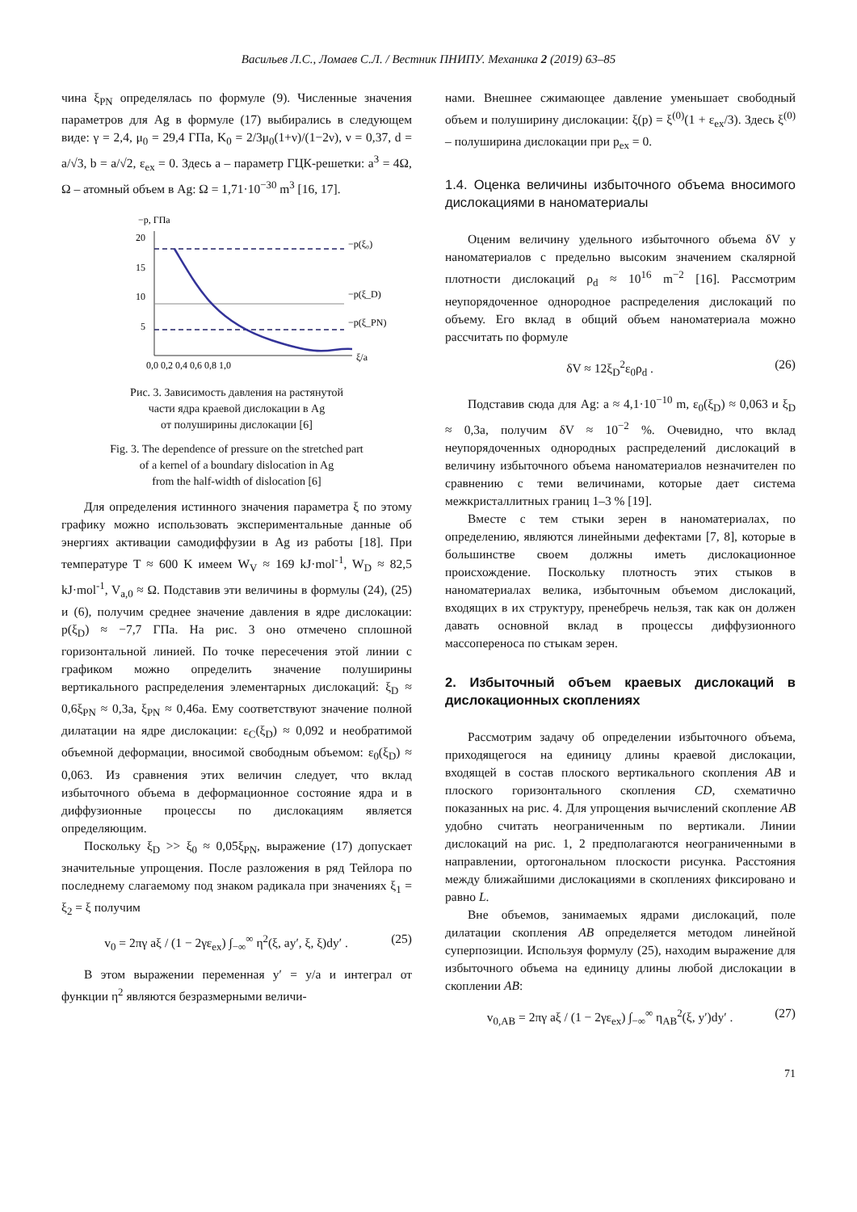Васильев Л.С., Ломаев С.Л. / Вестник ПНИПУ. Механика 2 (2019) 63–85
чина ξ<sub>PN</sub> определялась по формуле (9). Численные значения параметров для Ag в формуле (17) выбирались в следующем виде: γ = 2,4, μ<sub>0</sub> = 29,4 ГПа, K<sub>0</sub> = 2/3μ<sub>0</sub>(1+ν)/(1−2ν), ν = 0,37, d = a/√3, b = a/√2, ε<sub>ex</sub> = 0. Здесь a – параметр ГЦК-решетки: a<sup>3</sup> = 4Ω, Ω – атомный объем в Ag: Ω = 1,71·10<sup>−30</sup> m<sup>3</sup> [16, 17].
−p, ГПа
20
15
10
5
0,0 0,2 0,4 0,6 0,8 1,0
ξ/a
−p(ξ₀)
−p(ξ_D)
−p(ξ_PN)
Рис. 3. Зависимость давления на растянутой
части ядра краевой дислокации в Ag
от полуширины дислокации [6]
Fig. 3. The dependence of pressure on the stretched part
of a kernel of a boundary dislocation in Ag
from the half-width of dislocation [6]
Для определения истинного значения параметра ξ по этому графику можно использовать экспериментальные данные об энергиях активации самодиффузии в Ag из работы [18]. При температуре T ≈ 600 K имеем W<sub>V</sub> ≈ 169 kJ·mol<sup>-1</sup>, W<sub>D</sub> ≈ 82,5 kJ·mol<sup>-1</sup>, V<sub>a,0</sub> ≈ Ω. Подставив эти величины в формулы (24), (25) и (6), получим среднее значение давления в ядре дислокации: p(ξ<sub>D</sub>) ≈ −7,7 ГПа. На рис. 3 оно отмечено сплошной горизонтальной линией. По точке пересечения этой линии с графиком можно определить значение полуширины вертикального распределения элементарных дислокаций: ξ<sub>D</sub> ≈ 0,6ξ<sub>PN</sub> ≈ 0,3a, ξ<sub>PN</sub> ≈ 0,46a. Ему соответствуют значение полной дилатации на ядре дислокации: ε<sub>C</sub>(ξ<sub>D</sub>) ≈ 0,092 и необратимой объемной деформации, вносимой свободным объемом: ε<sub>0</sub>(ξ<sub>D</sub>) ≈ 0,063. Из сравнения этих величин следует, что вклад избыточного объема в деформационное состояние ядра и в диффузионные процессы по дислокациям является определяющим.
Поскольку ξ<sub>D</sub> >> ξ<sub>0</sub> ≈ 0,05ξ<sub>PN</sub>, выражение (17) допускает значительные упрощения. После разложения в ряд Тейлора по последнему слагаемому под знаком радикала при значениях ξ<sub>1</sub> = ξ<sub>2</sub> = ξ получим
v<sub>0</sub> = 2πγ aξ / (1 − 2γε<sub>ex</sub>) ∫<sub>−∞</sub><sup>∞</sup> η<sup>2</sup>(ξ, ay′, ξ, ξ)dy′ . (25)
В этом выражении переменная y′ = y/a и интеграл от функции η<sup>2</sup> являются безразмерными величи-
нами. Внешнее сжимающее давление уменьшает свободный объем и полуширину дислокации: ξ(p) = ξ<sup>(0)</sup>(1 + ε<sub>ex</sub>/3). Здесь ξ<sup>(0)</sup> – полуширина дислокации при p<sub>ex</sub> = 0.
1.4. Оценка величины избыточного объема вносимого дислокациями в наноматериалы
Оценим величину удельного избыточного объема δV у наноматериалов с предельно высоким значением скалярной плотности дислокаций ρ<sub>d</sub> ≈ 10<sup>16</sup> m<sup>−2</sup> [16]. Рассмотрим неупорядоченное однородное распределения дислокаций по объему. Его вклад в общий объем наноматериала можно рассчитать по формуле
δV ≈ 12ξ<sub>D</sub><sup>2</sup>ε<sub>0</sub>ρ<sub>d</sub> . (26)
Подставив сюда для Ag: a ≈ 4,1·10<sup>−10</sup> m, ε<sub>0</sub>(ξ<sub>D</sub>) ≈ 0,063 и ξ<sub>D</sub> ≈ 0,3a, получим δV ≈ 10<sup>−2</sup> %. Очевидно, что вклад неупорядоченных однородных распределений дислокаций в величину избыточного объема наноматериалов незначителен по сравнению с теми величинами, которые дает система межкристаллитных границ 1–3 % [19].
Вместе с тем стыки зерен в наноматериалах, по определению, являются линейными дефектами [7, 8], которые в большинстве своем должны иметь дислокационное происхождение. Поскольку плотность этих стыков в наноматериалах велика, избыточным объемом дислокаций, входящих в их структуру, пренебречь нельзя, так как он должен давать основной вклад в процессы диффузионного массопереноса по стыкам зерен.
2. Избыточный объем краевых дислокаций в дислокационных скоплениях
Рассмотрим задачу об определении избыточного объема, приходящегося на единицу длины краевой дислокации, входящей в состав плоского вертикального скопления AB и плоского горизонтального скопления CD, схематично показанных на рис. 4. Для упрощения вычислений скопление AB удобно считать неограниченным по вертикали. Линии дислокаций на рис. 1, 2 предполагаются неограниченными в направлении, ортогональном плоскости рисунка. Расстояния между ближайшими дислокациями в скоплениях фиксировано и равно L.
Вне объемов, занимаемых ядрами дислокаций, поле дилатации скопления AB определяется методом линейной суперпозиции. Используя формулу (25), находим выражение для избыточного объема на единицу длины любой дислокации в скоплении AB:
v<sub>0,AB</sub> = 2πγ aξ / (1 − 2γε<sub>ex</sub>) ∫<sub>−∞</sub><sup>∞</sup> η<sub>AB</sub><sup>2</sup>(ξ, y′)dy′ . (27)
71